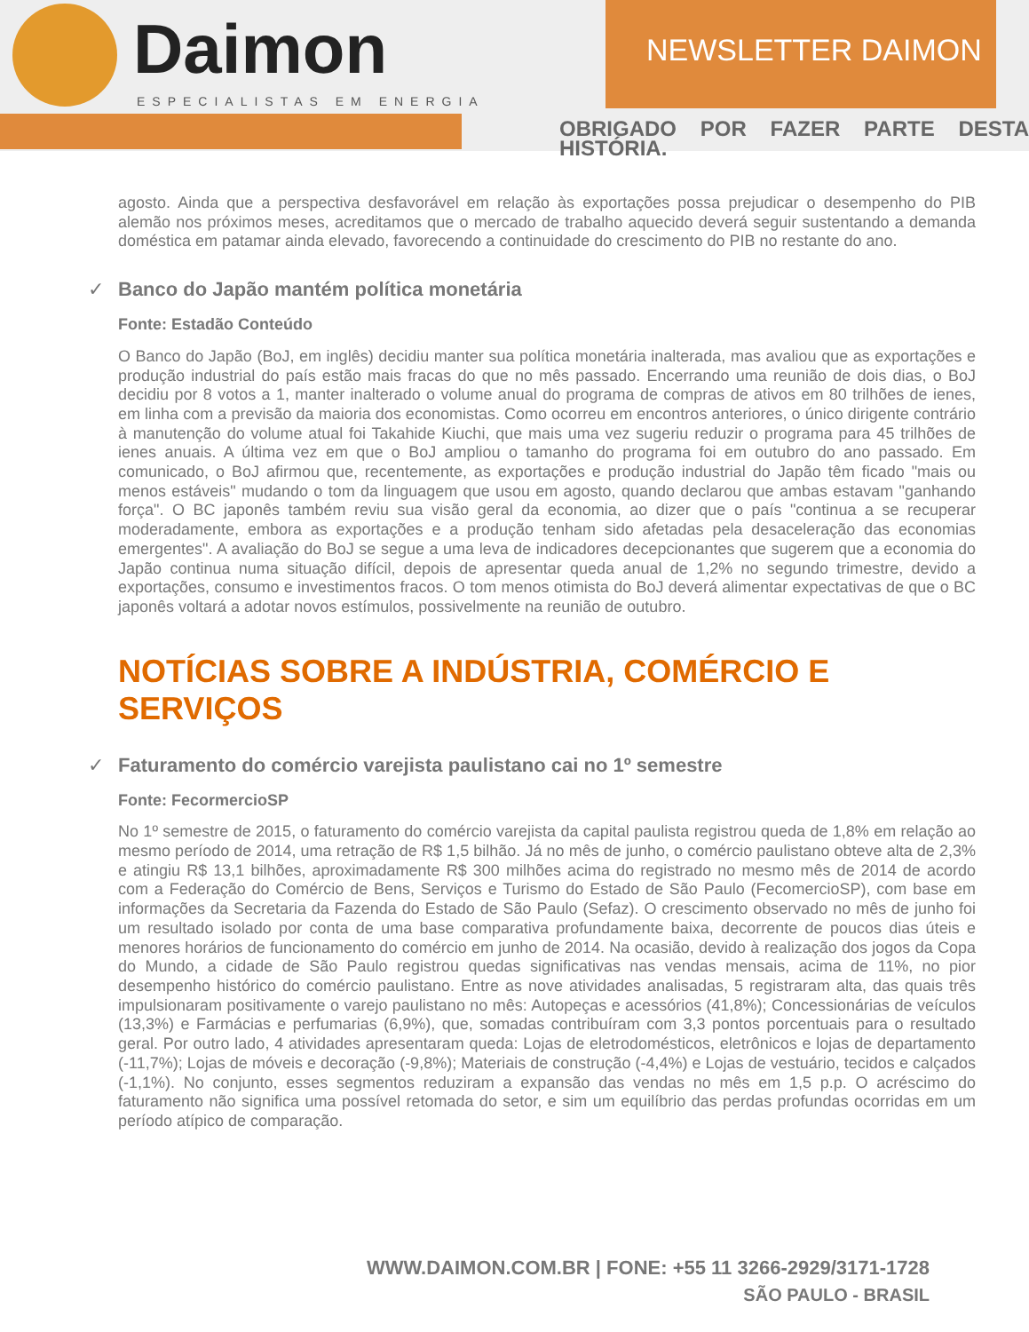Daimon
ESPECIALISTAS EM ENERGIA
NEWSLETTER DAIMON
OBRIGADO POR FAZER PARTE DESTA HISTÓRIA.
agosto. Ainda que a perspectiva desfavorável em relação às exportações possa prejudicar o desempenho do PIB alemão nos próximos meses, acreditamos que o mercado de trabalho aquecido deverá seguir sustentando a demanda doméstica em patamar ainda elevado, favorecendo a continuidade do crescimento do PIB no restante do ano.
✓ Banco do Japão mantém política monetária
Fonte: Estadão Conteúdo
O Banco do Japão (BoJ, em inglês) decidiu manter sua política monetária inalterada, mas avaliou que as exportações e produção industrial do país estão mais fracas do que no mês passado. Encerrando uma reunião de dois dias, o BoJ decidiu por 8 votos a 1, manter inalterado o volume anual do programa de compras de ativos em 80 trilhões de ienes, em linha com a previsão da maioria dos economistas. Como ocorreu em encontros anteriores, o único dirigente contrário à manutenção do volume atual foi Takahide Kiuchi, que mais uma vez sugeriu reduzir o programa para 45 trilhões de ienes anuais. A última vez em que o BoJ ampliou o tamanho do programa foi em outubro do ano passado. Em comunicado, o BoJ afirmou que, recentemente, as exportações e produção industrial do Japão têm ficado "mais ou menos estáveis" mudando o tom da linguagem que usou em agosto, quando declarou que ambas estavam "ganhando força". O BC japonês também reviu sua visão geral da economia, ao dizer que o país "continua a se recuperar moderadamente, embora as exportações e a produção tenham sido afetadas pela desaceleração das economias emergentes". A avaliação do BoJ se segue a uma leva de indicadores decepcionantes que sugerem que a economia do Japão continua numa situação difícil, depois de apresentar queda anual de 1,2% no segundo trimestre, devido a exportações, consumo e investimentos fracos. O tom menos otimista do BoJ deverá alimentar expectativas de que o BC japonês voltará a adotar novos estímulos, possivelmente na reunião de outubro.
NOTÍCIAS SOBRE A INDÚSTRIA, COMÉRCIO E SERVIÇOS
✓ Faturamento do comércio varejista paulistano cai no 1º semestre
Fonte: FecormercioSP
No 1º semestre de 2015, o faturamento do comércio varejista da capital paulista registrou queda de 1,8% em relação ao mesmo período de 2014, uma retração de R$ 1,5 bilhão. Já no mês de junho, o comércio paulistano obteve alta de 2,3% e atingiu R$ 13,1 bilhões, aproximadamente R$ 300 milhões acima do registrado no mesmo mês de 2014 de acordo com a Federação do Comércio de Bens, Serviços e Turismo do Estado de São Paulo (FecomercioSP), com base em informações da Secretaria da Fazenda do Estado de São Paulo (Sefaz). O crescimento observado no mês de junho foi um resultado isolado por conta de uma base comparativa profundamente baixa, decorrente de poucos dias úteis e menores horários de funcionamento do comércio em junho de 2014. Na ocasião, devido à realização dos jogos da Copa do Mundo, a cidade de São Paulo registrou quedas significativas nas vendas mensais, acima de 11%, no pior desempenho histórico do comércio paulistano. Entre as nove atividades analisadas, 5 registraram alta, das quais três impulsionaram positivamente o varejo paulistano no mês: Autopeças e acessórios (41,8%); Concessionárias de veículos (13,3%) e Farmácias e perfumarias (6,9%), que, somadas contribuíram com 3,3 pontos porcentuais para o resultado geral. Por outro lado, 4 atividades apresentaram queda: Lojas de eletrodomésticos, eletrônicos e lojas de departamento (-11,7%); Lojas de móveis e decoração (-9,8%); Materiais de construção (-4,4%) e Lojas de vestuário, tecidos e calçados (-1,1%). No conjunto, esses segmentos reduziram a expansão das vendas no mês em 1,5 p.p. O acréscimo do faturamento não significa uma possível retomada do setor, e sim um equilíbrio das perdas profundas ocorridas em um período atípico de comparação.
WWW.DAIMON.COM.BR | FONE: +55 11 3266-2929/3171-1728
SÃO PAULO - BRASIL